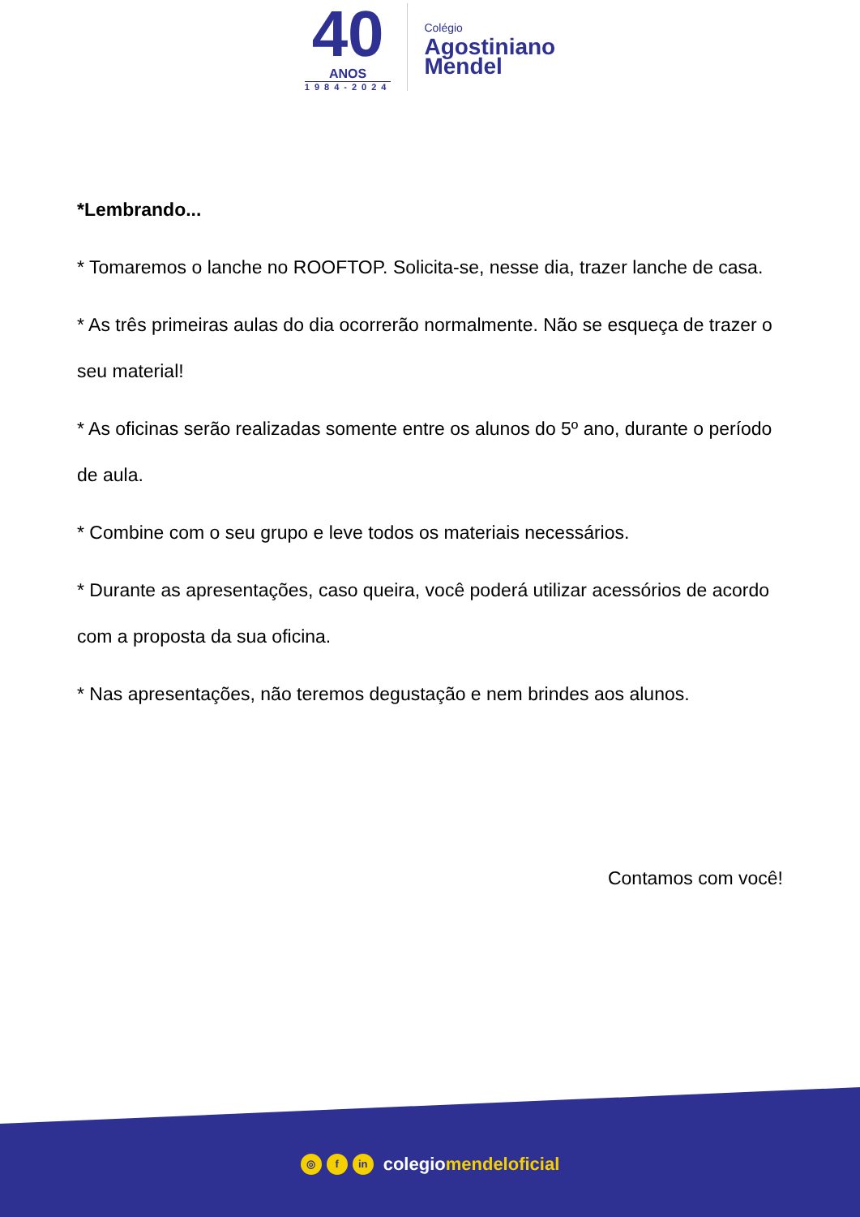40
ANOS
1984-2024
Colégio
Agostiniano
Mendel
*Lembrando...
* Tomaremos o lanche no ROOFTOP. Solicita-se, nesse dia, trazer lanche de casa.
* As três primeiras aulas do dia ocorrerão normalmente. Não se esqueça de trazer o seu material!
* As oficinas serão realizadas somente entre os alunos do 5º ano, durante o período de aula.
* Combine com o seu grupo e leve todos os materiais necessários.
* Durante as apresentações, caso queira, você poderá utilizar acessórios de acordo com a proposta da sua oficina.
* Nas apresentações, não teremos degustação e nem brindes aos alunos.
Contamos com você!
◎ f in
colegiomendeloficial